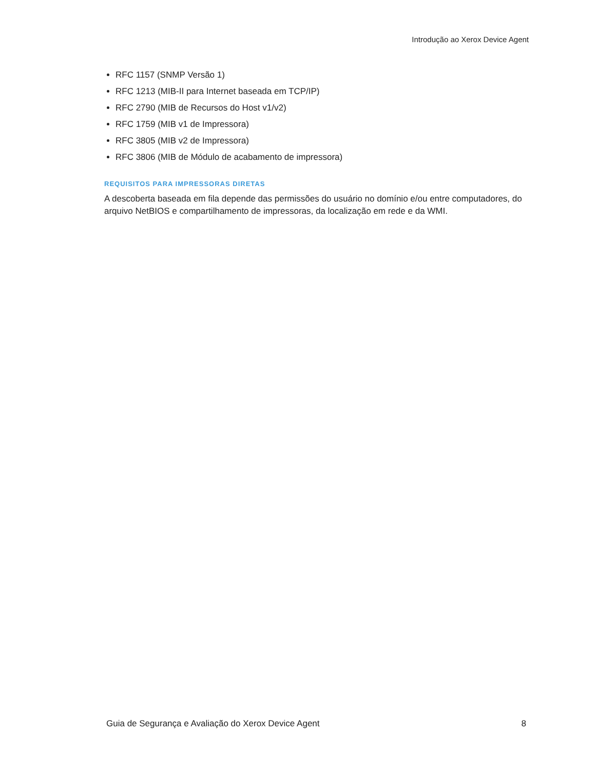Introdução ao Xerox Device Agent
RFC 1157 (SNMP Versão 1)
RFC 1213 (MIB-II para Internet baseada em TCP/IP)
RFC 2790 (MIB de Recursos do Host v1/v2)
RFC 1759 (MIB v1 de Impressora)
RFC 3805 (MIB v2 de Impressora)
RFC 3806 (MIB de Módulo de acabamento de impressora)
REQUISITOS PARA IMPRESSORAS DIRETAS
A descoberta baseada em fila depende das permissões do usuário no domínio e/ou entre computadores, do arquivo NetBIOS e compartilhamento de impressoras, da localização em rede e da WMI.
Guia de Segurança e Avaliação do Xerox Device Agent 8